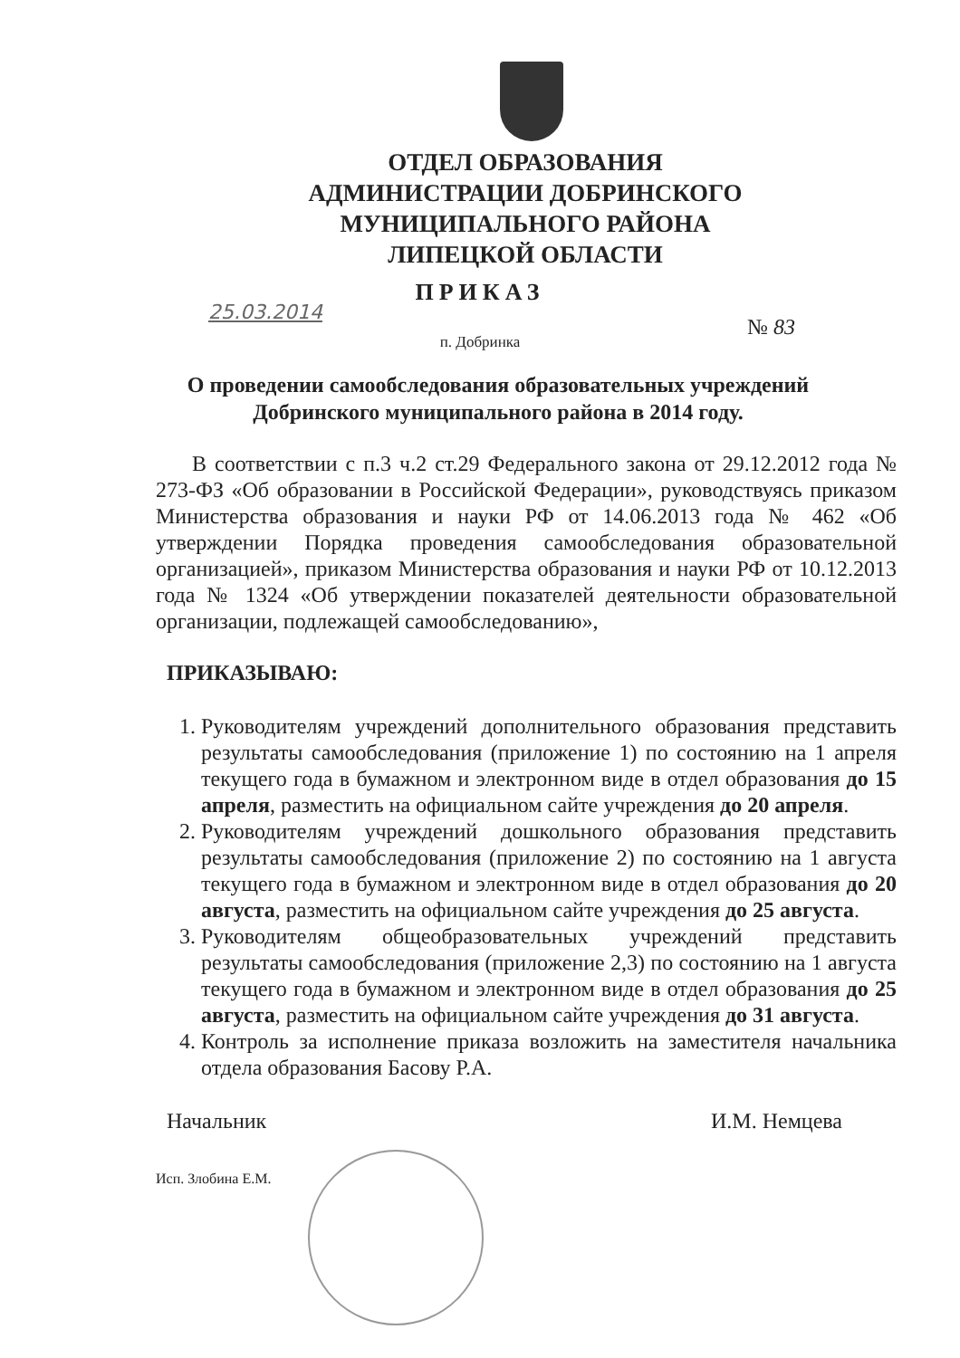ОТДЕЛ ОБРАЗОВАНИЯ
АДМИНИСТРАЦИИ ДОБРИНСКОГО
МУНИЦИПАЛЬНОГО РАЙОНА
ЛИПЕЦКОЙ ОБЛАСТИ
ПРИКАЗ
25.03.2014
№ 83
п. Добринка
О проведении самообследования образовательных учреждений Добринского муниципального района в 2014 году.
В соответствии с п.3 ч.2 ст.29 Федерального закона от 29.12.2012 года № 273-ФЗ «Об образовании в Российской Федерации», руководствуясь приказом Министерства образования и науки РФ от 14.06.2013 года № 462 «Об утверждении Порядка проведения самообследования образовательной организацией», приказом Министерства образования и науки РФ от 10.12.2013 года № 1324 «Об утверждении показателей деятельности образовательной организации, подлежащей самообследованию»,
ПРИКАЗЫВАЮ:
1. Руководителям учреждений дополнительного образования представить результаты самообследования (приложение 1) по состоянию на 1 апреля текущего года в бумажном и электронном виде в отдел образования до 15 апреля, разместить на официальном сайте учреждения до 20 апреля.
2. Руководителям учреждений дошкольного образования представить результаты самообследования (приложение 2) по состоянию на 1 августа текущего года в бумажном и электронном виде в отдел образования до 20 августа, разместить на официальном сайте учреждения до 25 августа.
3. Руководителям общеобразовательных учреждений представить результаты самообследования (приложение 2,3) по состоянию на 1 августа текущего года в бумажном и электронном виде в отдел образования до 25 августа, разместить на официальном сайте учреждения до 31 августа.
4. Контроль за исполнение приказа возложить на заместителя начальника отдела образования Басову Р.А.
Начальник И.М. Немцева
Исп. Злобина Е.М.